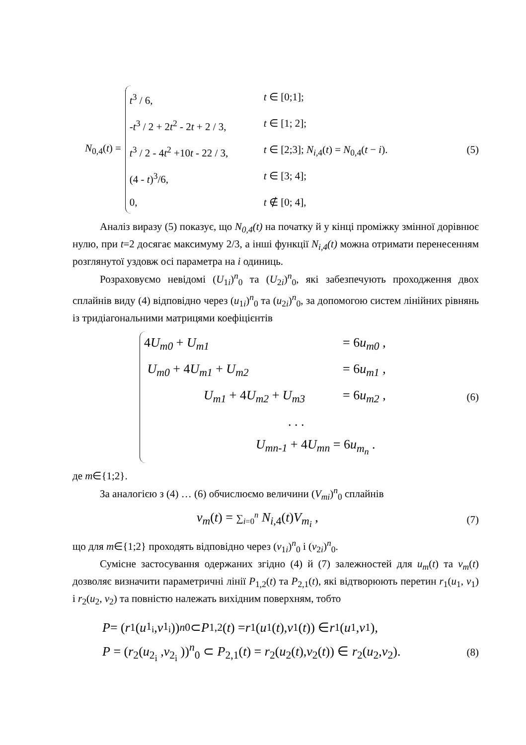N<sub>0,4</sub>(t) =
t<sup>3</sup> / 6, t ∈ [0;1];
-t<sup>3</sup> / 2 + 2t<sup>2</sup> - 2t + 2 / 3, t ∈ [1; 2];
t<sup>3</sup> / 2 - 4t<sup>2</sup> +10t - 22 / 3, t ∈ [2;3]; N<sub>i,4</sub>(t) = N<sub>0,4</sub>(t − i).
(4 - t)<sup>3</sup>/6, t ∈ [3; 4];
0, t ∉ [0; 4],
(5)
Аналіз виразу (5) показує, що N<sub>0,4</sub>(t) на початку й у кінці проміжку змінної дорівнює нулю, при t=2 досягає максимуму 2/3, а інші функції N<sub>i,4</sub>(t) можна отримати перенесенням розглянутої уздовж осі параметра на i одиниць.
Розраховуємо невідомі (U<sub>1i</sub>)<sup>n</sup><sub>0</sub> та (U<sub>2i</sub>)<sup>n</sup><sub>0</sub>, які забезпечують проходження двох сплайнів виду (4) відповідно через (u<sub>1i</sub>)<sup>n</sup><sub>0</sub> та (u<sub>2i</sub>)<sup>n</sup><sub>0</sub>, за допомогою систем лінійних рівнянь із тридіагональними матрицями коефіцієнтів
4U<sub>m0</sub> + U<sub>m1</sub> = 6u<sub>m0</sub> ,
U<sub>m0</sub> + 4U<sub>m1</sub> + U<sub>m2</sub> = 6u<sub>m1</sub> ,
U<sub>m1</sub> + 4U<sub>m2</sub> + U<sub>m3</sub> = 6u<sub>m2</sub> ,
. . .
U<sub>mn-1</sub> + 4U<sub>mn</sub> = 6u<sub>m<sub>n</sub></sub> .
(6)
де m∈{1;2}.
За аналогією з (4) … (6) обчислюємо величини (V<sub>mi</sub>)<sup>n</sup><sub>0</sub> сплайнів
v<sub>m</sub>(t) = ∑<sub>i=0</sub><sup>n</sup> N<sub>i,4</sub>(t)V<sub>m<sub>i</sub></sub> ,
(7)
що для m∈{1;2} проходять відповідно через (v<sub>1i</sub>)<sup>n</sup><sub>0</sub> і (v<sub>2i</sub>)<sup>n</sup><sub>0</sub>.
Сумісне застосування одержаних згідно (4) й (7) залежностей для u<sub>m</sub>(t) та v<sub>m</sub>(t) дозволяє визначити параметричні лінії P<sub>1,2</sub>(t) та P<sub>2,1</sub>(t), які відтворюють перетин r<sub>1</sub>(u<sub>1</sub>, v<sub>1</sub>) і r<sub>2</sub>(u<sub>2</sub>, v<sub>2</sub>) та повністю належать вихідним поверхням, тобто
P = (r<sub>1</sub>(u<sub>1<sub>i</sub></sub> , v<sub>1<sub>i</sub></sub> ))<sup>n</sup><sub>0</sub> ⊂ P<sub>1,2</sub>(t) = r<sub>1</sub>(u<sub>1</sub>(t), v<sub>1</sub>(t)) ∈ r<sub>1</sub>(u<sub>1</sub>, v<sub>1</sub>),
P = (r<sub>2</sub>(u<sub>2<sub>i</sub></sub> ,v<sub>2<sub>i</sub></sub> ))<sup>n</sup><sub>0</sub> ⊂ P<sub>2,1</sub>(t) = r<sub>2</sub>(u<sub>2</sub>(t),v<sub>2</sub>(t)) ∈ r<sub>2</sub>(u<sub>2</sub>,v<sub>2</sub>). (8)